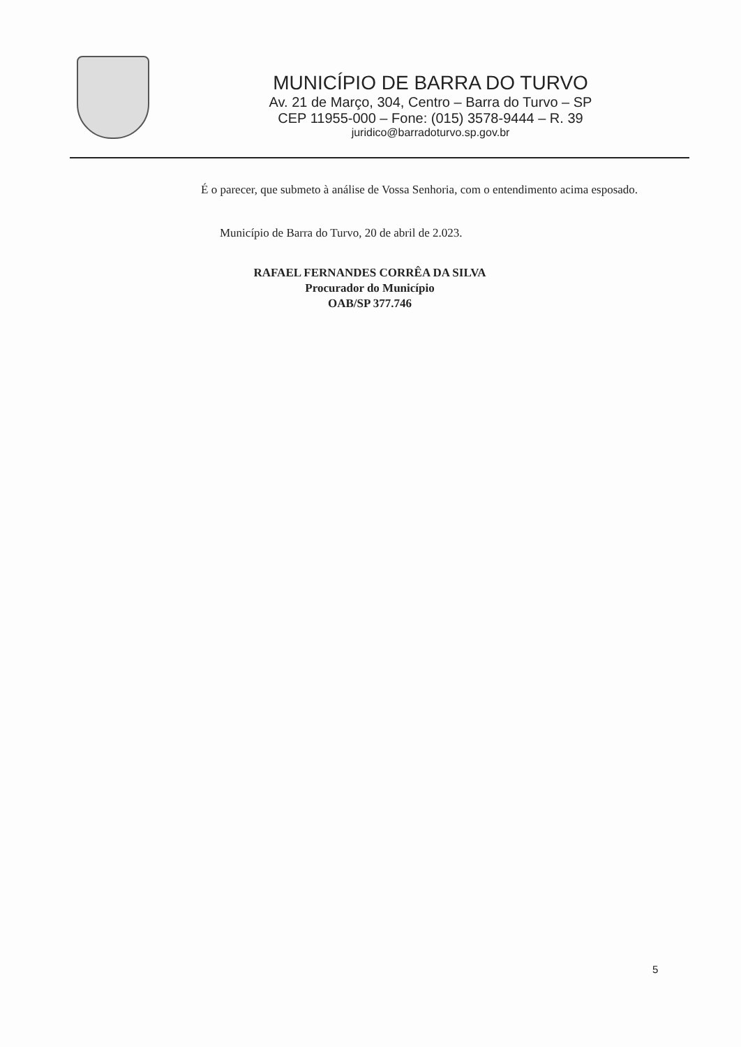MUNICÍPIO DE BARRA DO TURVO
Av. 21 de Março, 304, Centro – Barra do Turvo – SP
CEP 11955-000 – Fone: (015) 3578-9444 – R. 39
juridico@barradoturvo.sp.gov.br
É o parecer, que submeto à análise de Vossa Senhoria, com o entendimento acima esposado.
Município de Barra do Turvo, 20 de abril de 2.023.
RAFAEL FERNANDES CORRÊA DA SILVA
Procurador do Município
OAB/SP 377.746
5